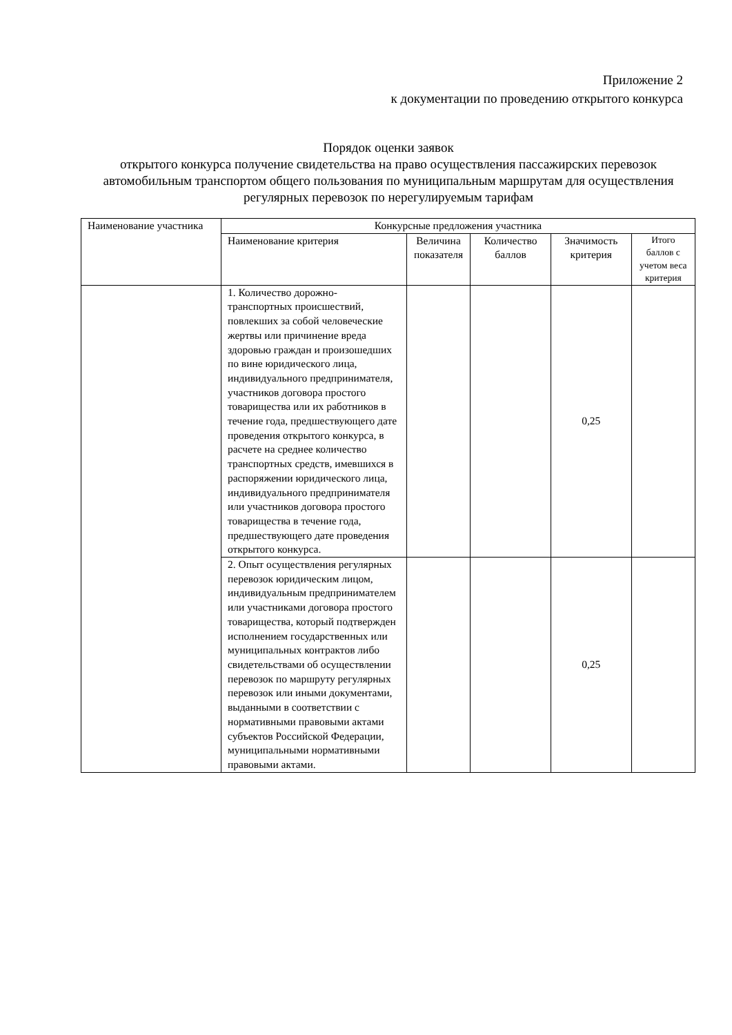Приложение 2
к документации по проведению открытого конкурса
Порядок оценки заявок
открытого конкурса получение свидетельства на право осуществления пассажирских перевозок автомобильным транспортом общего пользования по муниципальным маршрутам для осуществления регулярных перевозок по нерегулируемым тарифам
| Наименование участника | Конкурсные предложения участника | | | | |
| --- | --- | --- | --- | --- | --- |
| | Наименование критерия | Величина показателя | Количество баллов | Значимость критерия | Итого баллов с учетом веса критерия |
| | 1. Количество дорожно-транспортных происшествий, повлекших за собой человеческие жертвы или причинение вреда здоровью граждан и произошедших по вине юридического лица, индивидуального предпринимателя, участников договора простого товарищества или их работников в течение года, предшествующего дате проведения открытого конкурса, в расчете на среднее количество транспортных средств, имевшихся в распоряжении юридического лица, индивидуального предпринимателя или участников договора простого товарищества в течение года, предшествующего дате проведения открытого конкурса. | | | 0,25 | |
| | 2. Опыт осуществления регулярных перевозок юридическим лицом, индивидуальным предпринимателем или участниками договора простого товарищества, который подтвержден исполнением государственных или муниципальных контрактов либо свидетельствами об осуществлении перевозок по маршруту регулярных перевозок или иными документами, выданными в соответствии с нормативными правовыми актами субъектов Российской Федерации, муниципальными нормативными правовыми актами. | | | 0,25 | |